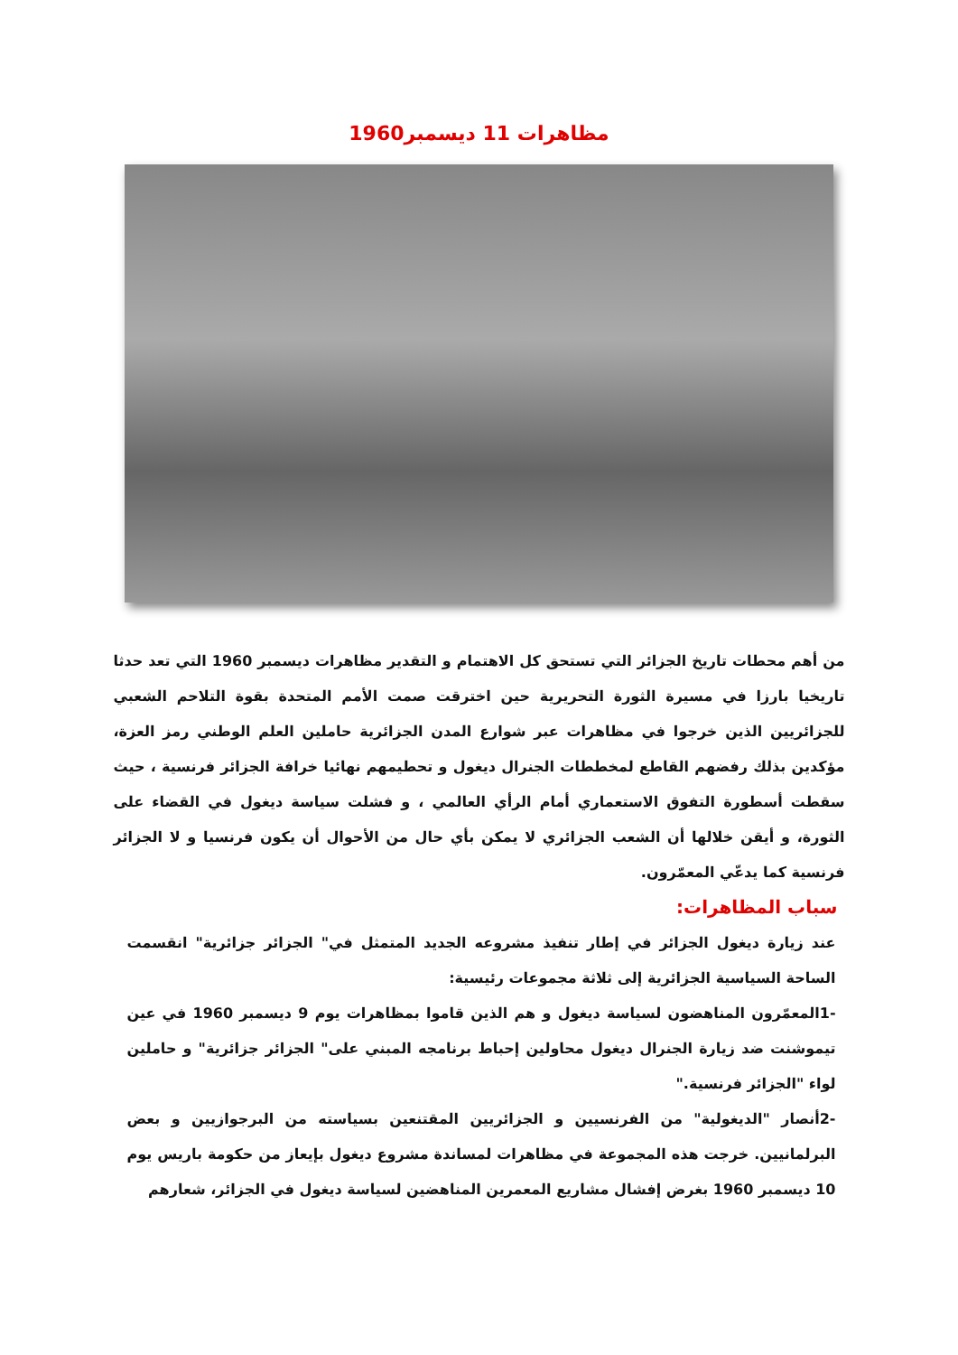مظاهرات 11 ديسمبر1960
من أهم محطات تاريخ الجزائر التي تستحق كل الاهتمام و التقدير مظاهرات ديسمبر 1960 التي تعد حدثا تاريخيا بارزا في مسيرة الثورة التحريرية حين اخترقت صمت الأمم المتحدة بقوة التلاحم الشعبي للجزائريين الذين خرجوا في مظاهرات عبر شوارع المدن الجزائرية حاملين العلم الوطني رمز العزة، مؤكدين بذلك رفضهم القاطع لمخططات الجنرال ديغول و تحطيمهم نهائيا خرافة الجزائر فرنسية ، حيث سقطت أسطورة التفوق الاستعماري أمام الرأي العالمي ، و فشلت سياسة ديغول في القضاء على الثورة، و أيقن خلالها أن الشعب الجزائري لا يمكن بأي حال من الأحوال أن يكون فرنسيا و لا الجزائر فرنسية كما يدعّي المعمّرون.
سباب المظاهرات:
عند زيارة ديغول الجزائر في إطار تنفيذ مشروعه الجديد المتمثل في" الجزائر جزائرية" انقسمت الساحة السياسية الجزائرية إلى ثلاثة مجموعات رئيسية:
-1المعمّرون المناهضون لسياسة ديغول و هم الذين قاموا بمظاهرات يوم 9 ديسمبر 1960 في عين تيموشنت ضد زيارة الجنرال ديغول محاولين إحباط برنامجه المبني على" الجزائر جزائرية" و حاملين لواء "الجزائر فرنسية."
-2أنصار "الديغولية" من الفرنسيين و الجزائريين المقتنعين بسياسته من البرجوازيين و بعض البرلمانيين. خرجت هذه المجموعة في مظاهرات لمساندة مشروع ديغول بإيعاز من حكومة باريس يوم 10 ديسمبر 1960 بغرض إفشال مشاريع المعمرين المناهضين لسياسة ديغول في الجزائر، شعارهم